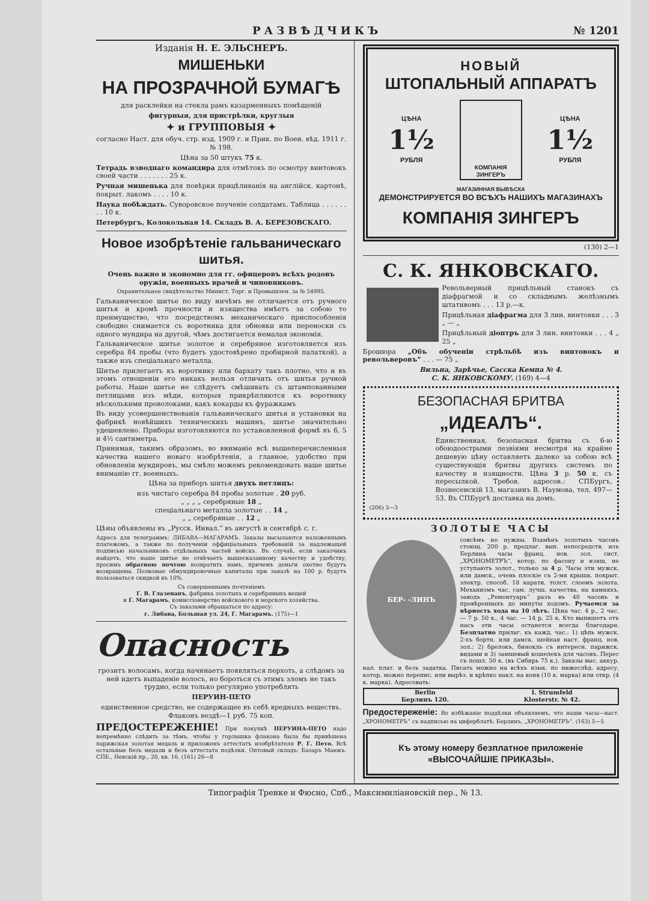РАЗВѢДЧИКЪ № 1201
Изданія Н. Е. ЭЛЬСНЕРЪ.
МИШЕНЬКИ
НА ПРОЗРАЧНОЙ БУМАГѢ
для расклейки на стекла рамъ казарменныхъ помѣщеній
фигурныя, для пристрѣлки, круглыя
✦ и ГРУППОВЫЯ ✦
согласно Наст. для обуч. стр. изд. 1909 г. и Прик. по Воен. вѣд. 1911 г. № 198.
Цѣна за 50 штукъ 75 к.
Тетрадь взводнаго командира для отмѣтокъ по осмотру винтовокъ своей части . . . . . . . 25 к.
Ручная мишенька для повѣрки прицѣливанія на англійск. картонѣ, покрыт. лакомъ . . . . 10 к.
Наука побѣждать. Суворовское поученіе солдатамъ. Таблица . . . . . . . . 10 к.
Петербургъ, Колокольная 14. Складъ В. А. БЕРЕЗОВСКАГО.
Новое изобрѣтеніе гальваническаго шитья.
Очень важно и экономно для гг. офицеровъ всѣхъ родовъ оружія, военныхъ врачей и чиновниковъ.
Охранительное свидѣтельство Минист. Торг. и Промышлен. за № 54995.
Гальваническое шитье по виду ничѣмъ не отличается отъ ручного шитья и кромѣ прочности и изящества имѣетъ за собою то преимущество, что посредствомъ механическаго приспособленія свободно снимается съ воротника для обновки или переноски съ одного мундира на другой, чѣмъ достигается немалая экономія.
Гальваническое шитье золотое и серебряное изготовляется изъ серебра 84 пробы (что будетъ удостовѣрено пробирной палаткой), а также изъ спеціальнаго металла.
Шитье прилегаетъ къ воротнику или бархату такъ плотно, что и въ этомъ отношеніи его никакъ нельзя отличить отъ шитья ручной работы. Наше шитье не слѣдуетъ смѣшивать съ штампованными петлицами изъ мѣди, которыя прикрѣпляются къ воротнику нѣсколькими проволоками, какъ кокарды къ фуражкамъ
Въ виду усовершенствованія гальваническаго шитья и установки на фабрикѣ новѣйшихъ техническихъ машинъ, шитье значительно удешевлено. Приборы изготовляются по установленной формѣ въ 6, 5 и 4½ сантиметра.
Принимая, такимъ образомъ, во вниманіе всѣ вышеперечисленныя качества нашего новаго изобрѣтенія, а главное, удобство при обновленіи мундировъ, мы смѣло можемъ рекомендовать наше шитье вниманію гг. военныхъ.
Цѣна за приборъ шитья двухъ петлицъ:
изъ чистаго серебра 84 пробы золотые . 20 руб.
„ „ „ „ серебряные 18 „
спеціальнаго металла золотые . . 14 „
„ „ серебряные . . 12 „
Цѣны объявлены въ „Русск. Инвал.“ въ августѣ и сентябрѣ с. г.
Адресъ для телеграммъ: ЛИБАВА—МАГАРАМЪ. Заказы высылаются наложеннымъ платежомъ, а также по полученіи оффиціальныхъ требованій за надлежащей подписью начальниковъ отдѣльныхъ частей войскъ. Въ случаѣ, если заказчикъ найдетъ, что наше шитье не отвѣчаетъ вышесказанному качеству и удобству, просимъ обратною почтою возвратить намъ, причемъ деньги охотно будутъ возвращены. Полковые обмундировочные капиталы при заказѣ на 100 р. будутъ пользоваться скидкой въ 10%.
Съ совершеннымъ почтеніемъ
Г. В. Глазенапъ, фабрика золотыхъ и серебряныхъ вещей
и Г. Магарамъ, комиссіонерство войскового и морского хозяйства.
Съ заказами обращаться по адресу:
г. Либава, Большая ул. 24, Г. Магарамъ. (175)—1
Опасность
грозитъ волосамъ, когда начинаетъ появляться перхоть, а слѣдомъ за ней идетъ выпаденіе волосъ, но бороться съ этимъ зломъ не такъ трудно, если только регулярно употреблять
ПЕРУИН-ПЕТО
единственное средство, не содержащее въ себѣ вредныхъ веществъ.
Флаконъ вездѣ—1 руб. 75 коп.
ПРЕДОСТЕРЕЖЕНІЕ! При покупкѣ ПЕРУИНА-ПЕТО надо непремѣнно слѣдить за тѣмъ, чтобы у горлышка флакона была бы привѣшена парижская золотая медаль и приложенъ аттестатъ изобрѣтателя Р. Г. Пето. Всѣ остальные безъ медали и безъ аттестата подѣлки. Оптовый складъ: Базаръ Маюкъ. СПБ., Невскій пр., 20, кв. 16. (161) 26—8
НОВЫЙ
ШТОПАЛЬНЫЙ АППАРАТЪ
ЦѢНА
1½
РУБЛЯ
КОМПАНІЯ ЗИНГЕРЪ
ЦѢНА
1½
РУБЛЯ
МАГАЗИННАЯ ВЫВѢСКА
ДЕМОНСТРИРУЕТСЯ ВО ВСѢХЪ НАШИХЪ МАГАЗИНАХЪ
КОМПАНІЯ ЗИНГЕРЪ
(130) 2—1
С. К. ЯНКОВСКАГО.
Револьверный прицѣльный станокъ съ діафрагмой и со складнымъ желѣзнымъ штативомъ . . . 13 р.—к.
Прицѣльная діафрагма для 3 лин. винтовки . . . 3 „ — „
Прицѣльный діоптръ для 3 лин. винтовки . . . 4 „ 25 „
Брошюра „Объ обученіи стрѣльбѣ изъ винтовокъ и револьверовъ“ . . . — 75 „
Вильна, Зарѣчье, Сасска Кемпа № 4.
С. К. ЯНКОВСКОМУ. (169) 4—4
БЕЗОПАСНАЯ БРИТВА
„ИДЕАЛЪ“.
Единственная, безопасная бритва съ 6-ю обоюдоострыми лезвіями несмотря на крайне дешевую цѣну оставляетъ далеко за собою всѣ существующія бритвы другихъ системъ по качеству и изящности. Цѣна 3 р. 50 к. съ пересылкой. Требов. адресов.: СПБургъ, Вознесенскій 13, магазинъ В. Наумова, тел. 497—53. Въ СПБургѣ доставка на домъ.
(206) 3—3
ЗОЛОТЫЕ ЧАСЫ
БЕР- -ЛИНЪ
совсѣмъ не нужны. Взамѣнъ золотыхъ часовъ стоющ. 200 р. предлаг. вып. непосредств. изъ Берлина часы франц. нов. зол. сист. „ХРОНОМЕТРЪ“, котор. по фасону и изящ. не уступаютъ золот., только за 4 р. Часы эти мужск. или дамск., очень плоскіе съ 2-мя крышк. покрыт. электр. способ. 18 карати. толст. слоемъ золота. Механизмъ час. сам. лучш. качества, на камняхъ, заводъ „Ремонтуаръ“ разъ въ 40 часовъ и провѣренныхъ до минуты ходомъ. Ручаемся за вѣрность хода на 10 лѣтъ. Цѣна час. 4 р., 2 час. — 7 р. 50 к., 4 час. — 14 р. 25 к. Кто выпишетъ отъ насъ эти часы останется всегда благодарн. Безплатно прилаг. къ кажд. час.: 1) цѣпь мужск. 2-хъ бортн. или дамск. шейная наст. франц. нов. зол.; 2) брелокъ, бинокль съ интересн. парижск. видами и 3) замшевый кошелекъ для часовъ. Перес съ пошл. 50 к. (въ Сибирь 75 к.). Заказы выс. аккур. нал. плат. и безъ задатка. Писать можно на всѣхъ язык. по нижеслѣд. адресу, котор. можно перепис. или вырѣз. и крѣпко накл. на конв (10 к. марка) или откр. (4 к. марка). Адресовать:
Berlin
Берлинъ 120. I. Strumfeld
Klosterstr. № 42.
Предостереженіе: Во избѣжаніе поддѣлки объявляемъ, что наши часы—наст. „ХРОНОМЕТРЪ“ съ надписью на циферблатѣ: Берлинъ, „ХРОНОМЕТРЪ“. (163) 5—5
Къ этому номеру безплатное приложеніе
«ВЫСОЧАЙШІЕ ПРИКАЗЫ».
Типографія Тренке и Фюсно, Спб., Максимиліановскій пер., № 13.